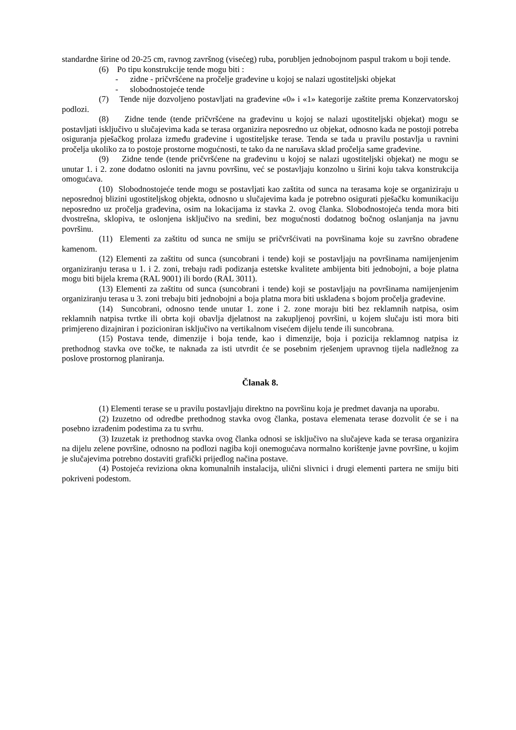standardne širine od 20-25 cm, ravnog završnog (visećeg) ruba, porubljen jednobojnom paspul trakom u boji tende.
(6) Po tipu konstrukcije tende mogu biti :
- zidne - pričvršćene na pročelje građevine u kojoj se nalazi ugostiteljski objekat
- slobodnostojeće tende
(7) Tende nije dozvoljeno postavljati na građevine «0» i «1» kategorije zaštite prema Konzervatorskoj podlozi.
(8) Zidne tende (tende pričvršćene na građevinu u kojoj se nalazi ugostiteljski objekat) mogu se postavljati isključivo u slučajevima kada se terasa organizira neposredno uz objekat, odnosno kada ne postoji potreba osiguranja pješačkog prolaza između građevine i ugostiteljske terase. Tenda se tada u pravilu postavlja u ravnini pročelja ukoliko za to postoje prostorne mogućnosti, te tako da ne narušava sklad pročelja same građevine.
(9) Zidne tende (tende pričvršćene na građevinu u kojoj se nalazi ugostiteljski objekat) ne mogu se unutar 1. i 2. zone dodatno osloniti na javnu površinu, već se postavljaju konzolno u širini koju takva konstrukcija omogućava.
(10) Slobodnostojeće tende mogu se postavljati kao zaštita od sunca na terasama koje se organiziraju u neposrednoj blizini ugostiteljskog objekta, odnosno u slučajevima kada je potrebno osigurati pješačku komunikaciju neposredno uz pročelja građevina, osim na lokacijama iz stavka 2. ovog članka. Slobodnostojeća tenda mora biti dvostrešna, sklopiva, te oslonjena isključivo na sredini, bez mogućnosti dodatnog bočnog oslanjanja na javnu površinu.
(11) Elementi za zaštitu od sunca ne smiju se pričvršćivati na površinama koje su završno obrađene kamenom.
(12) Elementi za zaštitu od sunca (suncobrani i tende) koji se postavljaju na površinama namijenjenim organiziranju terasa u 1. i 2. zoni, trebaju radi podizanja estetske kvalitete ambijenta biti jednobojni, a boje platna mogu biti bijela krema (RAL 9001) ili bordo (RAL 3011).
(13) Elementi za zaštitu od sunca (suncobrani i tende) koji se postavljaju na površinama namijenjenim organiziranju terasa u 3. zoni trebaju biti jednobojni a boja platna mora biti usklađena s bojom pročelja građevine.
(14) Suncobrani, odnosno tende unutar 1. zone i 2. zone moraju biti bez reklamnih natpisa, osim reklamnih natpisa tvrtke ili obrta koji obavlja djelatnost na zakupljenoj površini, u kojem slučaju isti mora biti primjereno dizajniran i pozicioniran isključivo na vertikalnom visećem dijelu tende ili suncobrana.
(15) Postava tende, dimenzije i boja tende, kao i dimenzije, boja i pozicija reklamnog natpisa iz prethodnog stavka ove točke, te naknada za isti utvrdit će se posebnim rješenjem upravnog tijela nadležnog za poslove prostornog planiranja.
Članak 8.
(1) Elementi terase se u pravilu postavljaju direktno na površinu koja je predmet davanja na uporabu.
(2) Izuzetno od odredbe prethodnog stavka ovog članka, postava elemenata terase dozvolit će se i na posebno izrađenim podestima za tu svrhu.
(3) Izuzetak iz prethodnog stavka ovog članka odnosi se isključivo na slučajeve kada se terasa organizira na dijelu zelene površine, odnosno na podlozi nagiba koji onemogućava normalno korištenje javne površine, u kojim je slučajevima potrebno dostaviti grafički prijedlog načina postave.
(4) Postojeća reviziona okna komunalnih instalacija, ulični slivnici i drugi elementi partera ne smiju biti pokriveni podestom.